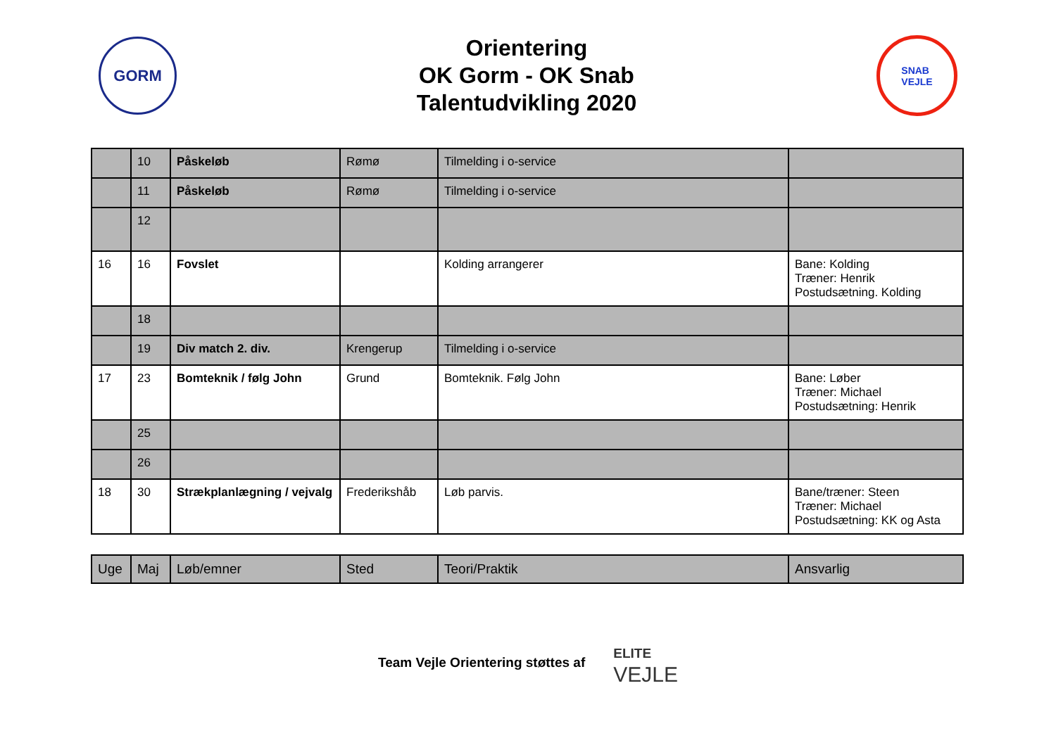GORM
Orientering
OK Gorm - OK Snab
Talentudvikling 2020
SNAB
VEJLE
| | 10 | Påskeløb | Rømø | Tilmelding i o-service | |
| | 11 | Påskeløb | Rømø | Tilmelding i o-service | |
| | 12 | | | | |
| 16 | 16 | Fovslet | | Kolding arrangerer | Bane: Kolding Træner: Henrik Postudsætning. Kolding |
| | 18 | | | | |
| | 19 | Div match 2. div. | Krengerup | Tilmelding i o-service | |
| 17 | 23 | Bomteknik / følg John | Grund | Bomteknik. Følg John | Bane: Løber Træner: Michael Postudsætning: Henrik |
| | 25 | | | | |
| | 26 | | | | |
| 18 | 30 | Strækplanlægning / vejvalg | Frederikshåb | Løb parvis. | Bane/træner: Steen Træner: Michael Postudsætning: KK og Asta |
| Uge | Maj | Løb/emner | Sted | Teori/Praktik | Ansvarlig |
Team Vejle Orientering støttes af
ELITE
VEJLE